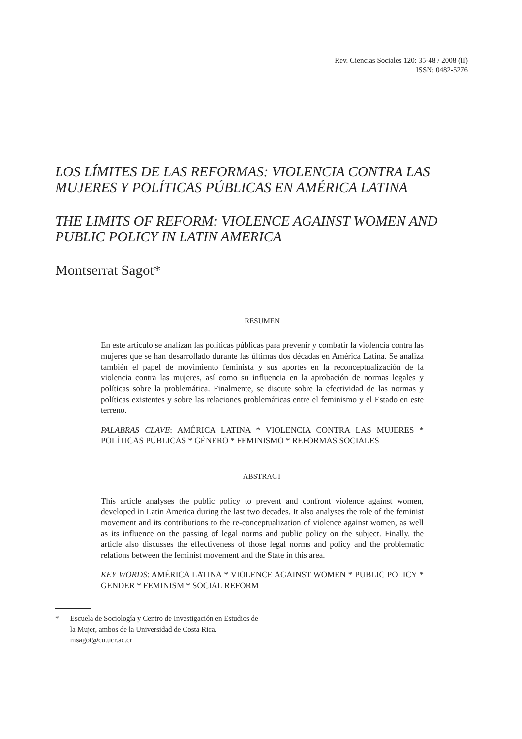Rev. Ciencias Sociales 120: 35-48 / 2008 (II)
ISSN: 0482-5276
LOS LÍMITES DE LAS REFORMAS: VIOLENCIA CONTRA LAS MUJERES Y POLÍTICAS PÚBLICAS EN AMÉRICA LATINA
THE LIMITS OF REFORM: VIOLENCE AGAINST WOMEN AND PUBLIC POLICY IN LATIN AMERICA
Montserrat Sagot*
RESUMEN
En este artículo se analizan las políticas públicas para prevenir y combatir la violencia contra las mujeres que se han desarrollado durante las últimas dos décadas en América Latina. Se analiza también el papel de movimiento feminista y sus aportes en la reconceptualización de la violencia contra las mujeres, así como su influencia en la aprobación de normas legales y políticas sobre la problemática. Finalmente, se discute sobre la efectividad de las normas y políticas existentes y sobre las relaciones problemáticas entre el feminismo y el Estado en este terreno.
PALABRAS CLAVE: AMÉRICA LATINA * VIOLENCIA CONTRA LAS MUJERES * POLÍTICAS PÚBLICAS * GÉNERO * FEMINISMO * REFORMAS SOCIALES
ABSTRACT
This article analyses the public policy to prevent and confront violence against women, developed in Latin America during the last two decades. It also analyses the role of the feminist movement and its contributions to the re-conceptualization of violence against women, as well as its influence on the passing of legal norms and public policy on the subject. Finally, the article also discusses the effectiveness of those legal norms and policy and the problematic relations between the feminist movement and the State in this area.
KEY WORDS: AMÉRICA LATINA * VIOLENCE AGAINST WOMEN * PUBLIC POLICY * GENDER * FEMINISM * SOCIAL REFORM
* Escuela de Sociología y Centro de Investigación en Estudios de la Mujer, ambos de la Universidad de Costa Rica.
msagot@cu.ucr.ac.cr